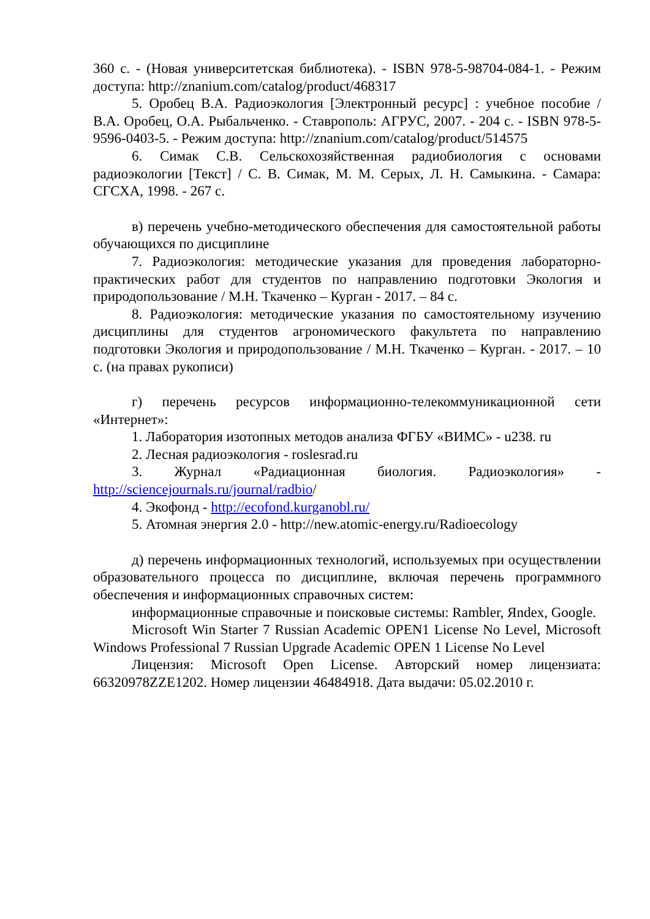360 с. - (Новая университетская библиотека). - ISBN 978-5-98704-084-1. - Режим доступа: http://znanium.com/catalog/product/468317
5. Оробец В.А. Радиоэкология [Электронный ресурс] : учебное пособие / В.А. Оробец, О.А. Рыбальченко. - Ставрополь: АГРУС, 2007. - 204 с. - ISBN 978-5-9596-0403-5. - Режим доступа: http://znanium.com/catalog/product/514575
6. Симак С.В. Сельскохозяйственная радиобиология с основами радиоэкологии [Текст] / С. В. Симак, М. М. Серых, Л. Н. Самыкина. - Самара: СГСХА, 1998. - 267 с.
в) перечень учебно-методического обеспечения для самостоятельной работы обучающихся по дисциплине
7. Радиоэкология: методические указания для проведения лабораторно-практических работ для студентов по направлению подготовки Экология и природопользование / М.Н. Ткаченко – Курган - 2017. – 84 с.
8. Радиоэкология: методические указания по самостоятельному изучению дисциплины для студентов агрономического факультета по направлению подготовки Экология и природопользование / М.Н. Ткаченко – Курган. - 2017. – 10 с. (на правах рукописи)
г) перечень ресурсов информационно-телекоммуникационной сети «Интернет»:
1. Лаборатория изотопных методов анализа ФГБУ «ВИМС» - u238. ru
2. Лесная радиоэкология - roslesrad.ru
3. Журнал «Радиационная биология. Радиоэкология» - http://sciencejournals.ru/journal/radbio/
4. Экофонд - http://ecofond.kurganobl.ru/
5. Атомная энергия 2.0 - http://new.atomic-energy.ru/Radioecology
д) перечень информационных технологий, используемых при осуществлении образовательного процесса по дисциплине, включая перечень программного обеспечения и информационных справочных систем:
информационные справочные и поисковые системы: Rambler, Яndex, Google.
Microsoft Win Starter 7 Russian Academic OPEN1 License No Level, Microsoft Windows Professional 7 Russian Upgrade Academic OPEN 1 License No Level
Лицензия: Microsoft Open License. Авторский номер лицензиата: 66320978ZZE1202. Номер лицензии 46484918. Дата выдачи: 05.02.2010 г.